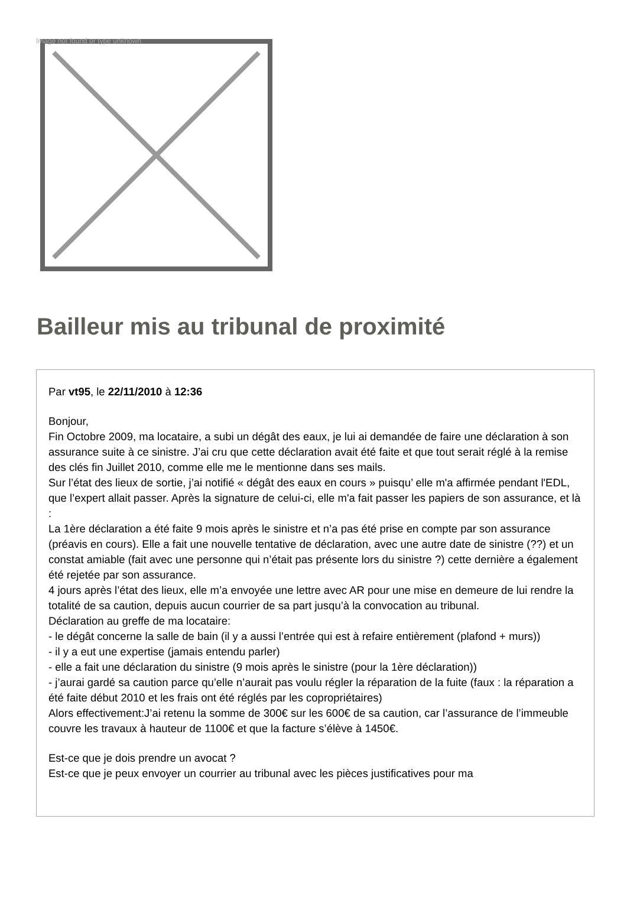Image not found or type unknown
Bailleur mis au tribunal de proximité
Par vt95, le 22/11/2010 à 12:36
Bonjour,
Fin Octobre 2009, ma locataire, a subi un dégât des eaux, je lui ai demandée de faire une déclaration à son assurance suite à ce sinistre. J’ai cru que cette déclaration avait été faite et que tout serait réglé à la remise des clés fin Juillet 2010, comme elle me le mentionne dans ses mails.
Sur l’état des lieux de sortie, j’ai notifié « dégât des eaux en cours » puisqu’ elle m'a affirmée pendant l'EDL, que l’expert allait passer. Après la signature de celui-ci, elle m'a fait passer les papiers de son assurance, et là :
La 1ère déclaration a été faite 9 mois après le sinistre et n’a pas été prise en compte par son assurance (préavis en cours). Elle a fait une nouvelle tentative de déclaration, avec une autre date de sinistre (??) et un constat amiable (fait avec une personne qui n’était pas présente lors du sinistre ?) cette dernière a également été rejetée par son assurance.
4 jours après l’état des lieux, elle m’a envoyée une lettre avec AR pour une mise en demeure de lui rendre la totalité de sa caution, depuis aucun courrier de sa part jusqu’à la convocation au tribunal.
Déclaration au greffe de ma locataire:
- le dégât concerne la salle de bain (il y a aussi l’entrée qui est à refaire entièrement (plafond + murs))
- il y a eut une expertise (jamais entendu parler)
- elle a fait une déclaration du sinistre (9 mois après le sinistre (pour la 1ère déclaration))
- j’aurai gardé sa caution parce qu’elle n’aurait pas voulu régler la réparation de la fuite (faux : la réparation a été faite début 2010 et les frais ont été réglés par les copropriétaires)
Alors effectivement:J’ai retenu la somme de 300€ sur les 600€ de sa caution, car l’assurance de l’immeuble couvre les travaux à hauteur de 1100€ et que la facture s’élève à 1450€.
Est-ce que je dois prendre un avocat ?
Est-ce que je peux envoyer un courrier au tribunal avec les pièces justificatives pour ma